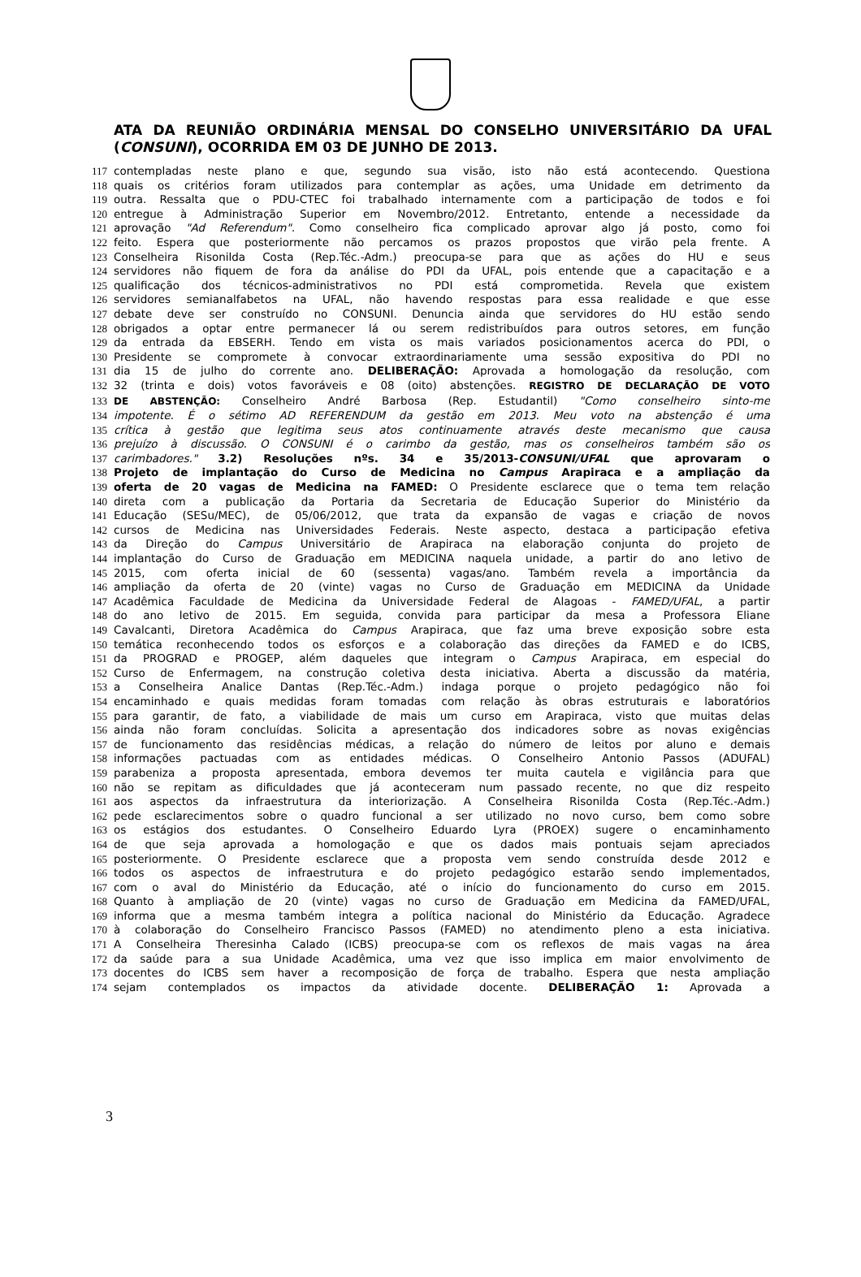ATA DA REUNIÃO ORDINÁRIA MENSAL DO CONSELHO UNIVERSITÁRIO DA UFAL (CONSUNI), OCORRIDA EM 03 DE JUNHO DE 2013.
117 contempladas neste plano e que, segundo sua visão, isto não está acontecendo. Questiona
118 quais os critérios foram utilizados para contemplar as ações, uma Unidade em detrimento da
119 outra. Ressalta que o PDU-CTEC foi trabalhado internamente com a participação de todos e foi
120 entregue à Administração Superior em Novembro/2012. Entretanto, entende a necessidade da
121 aprovação "Ad Referendum". Como conselheiro fica complicado aprovar algo já posto, como foi
122 feito. Espera que posteriormente não percamos os prazos propostos que virão pela frente. A
123 Conselheira Risonilda Costa (Rep.Téc.-Adm.) preocupa-se para que as ações do HU e seus
124 servidores não fiquem de fora da análise do PDI da UFAL, pois entende que a capacitação e a
125 qualificação dos técnicos-administrativos no PDI está comprometida. Revela que existem
126 servidores semianalfabetos na UFAL, não havendo respostas para essa realidade e que esse
127 debate deve ser construído no CONSUNI. Denuncia ainda que servidores do HU estão sendo
128 obrigados a optar entre permanecer lá ou serem redistribuídos para outros setores, em função
129 da entrada da EBSERH. Tendo em vista os mais variados posicionamentos acerca do PDI, o
130 Presidente se compromete à convocar extraordinariamente uma sessão expositiva do PDI no
131 dia 15 de julho do corrente ano. DELIBERAÇÃO: Aprovada a homologação da resolução, com
132 32 (trinta e dois) votos favoráveis e 08 (oito) abstenções. REGISTRO DE DECLARAÇÃO DE VOTO
133 DE ABSTENÇÃO: Conselheiro André Barbosa (Rep. Estudantil) "Como conselheiro sinto-me
134 impotente. É o sétimo AD REFERENDUM da gestão em 2013. Meu voto na abstenção é uma
135 crítica à gestão que legitima seus atos continuamente através deste mecanismo que causa
136 prejuízo à discussão. O CONSUNI é o carimbo da gestão, mas os conselheiros também são os
137 carimbadores." 3.2) Resoluções nºs. 34 e 35/2013-CONSUNI/UFAL que aprovaram o
138 Projeto de implantação do Curso de Medicina no Campus Arapiraca e a ampliação da
139 oferta de 20 vagas de Medicina na FAMED: O Presidente esclarece que o tema tem relação
140 direta com a publicação da Portaria da Secretaria de Educação Superior do Ministério da
141 Educação (SESu/MEC), de 05/06/2012, que trata da expansão de vagas e criação de novos
142 cursos de Medicina nas Universidades Federais. Neste aspecto, destaca a participação efetiva
143 da Direção do Campus Universitário de Arapiraca na elaboração conjunta do projeto de
144 implantação do Curso de Graduação em MEDICINA naquela unidade, a partir do ano letivo de
145 2015, com oferta inicial de 60 (sessenta) vagas/ano. Também revela a importância da
146 ampliação da oferta de 20 (vinte) vagas no Curso de Graduação em MEDICINA da Unidade
147 Acadêmica Faculdade de Medicina da Universidade Federal de Alagoas - FAMED/UFAL, a partir
148 do ano letivo de 2015. Em seguida, convida para participar da mesa a Professora Eliane
149 Cavalcanti, Diretora Acadêmica do Campus Arapiraca, que faz uma breve exposição sobre esta
150 temática reconhecendo todos os esforços e a colaboração das direções da FAMED e do ICBS,
151 da PROGRAD e PROGEP, além daqueles que integram o Campus Arapiraca, em especial do
152 Curso de Enfermagem, na construção coletiva desta iniciativa. Aberta a discussão da matéria,
153 a Conselheira Analice Dantas (Rep.Téc.-Adm.) indaga porque o projeto pedagógico não foi
154 encaminhado e quais medidas foram tomadas com relação às obras estruturais e laboratórios
155 para garantir, de fato, a viabilidade de mais um curso em Arapiraca, visto que muitas delas
156 ainda não foram concluídas. Solicita a apresentação dos indicadores sobre as novas exigências
157 de funcionamento das residências médicas, a relação do número de leitos por aluno e demais
158 informações pactuadas com as entidades médicas. O Conselheiro Antonio Passos (ADUFAL)
159 parabeniza a proposta apresentada, embora devemos ter muita cautela e vigilância para que
160 não se repitam as dificuldades que já aconteceram num passado recente, no que diz respeito
161 aos aspectos da infraestrutura da interiorização. A Conselheira Risonilda Costa (Rep.Téc.-Adm.)
162 pede esclarecimentos sobre o quadro funcional a ser utilizado no novo curso, bem como sobre
163 os estágios dos estudantes. O Conselheiro Eduardo Lyra (PROEX) sugere o encaminhamento
164 de que seja aprovada a homologação e que os dados mais pontuais sejam apreciados
165 posteriormente. O Presidente esclarece que a proposta vem sendo construída desde 2012 e
166 todos os aspectos de infraestrutura e do projeto pedagógico estarão sendo implementados,
167 com o aval do Ministério da Educação, até o início do funcionamento do curso em 2015.
168 Quanto à ampliação de 20 (vinte) vagas no curso de Graduação em Medicina da FAMED/UFAL,
169 informa que a mesma também integra a política nacional do Ministério da Educação. Agradece
170 à colaboração do Conselheiro Francisco Passos (FAMED) no atendimento pleno a esta iniciativa.
171 A Conselheira Theresinha Calado (ICBS) preocupa-se com os reflexos de mais vagas na área
172 da saúde para a sua Unidade Acadêmica, uma vez que isso implica em maior envolvimento de
173 docentes do ICBS sem haver a recomposição de força de trabalho. Espera que nesta ampliação
174 sejam contemplados os impactos da atividade docente. DELIBERAÇÃO 1: Aprovada a
3